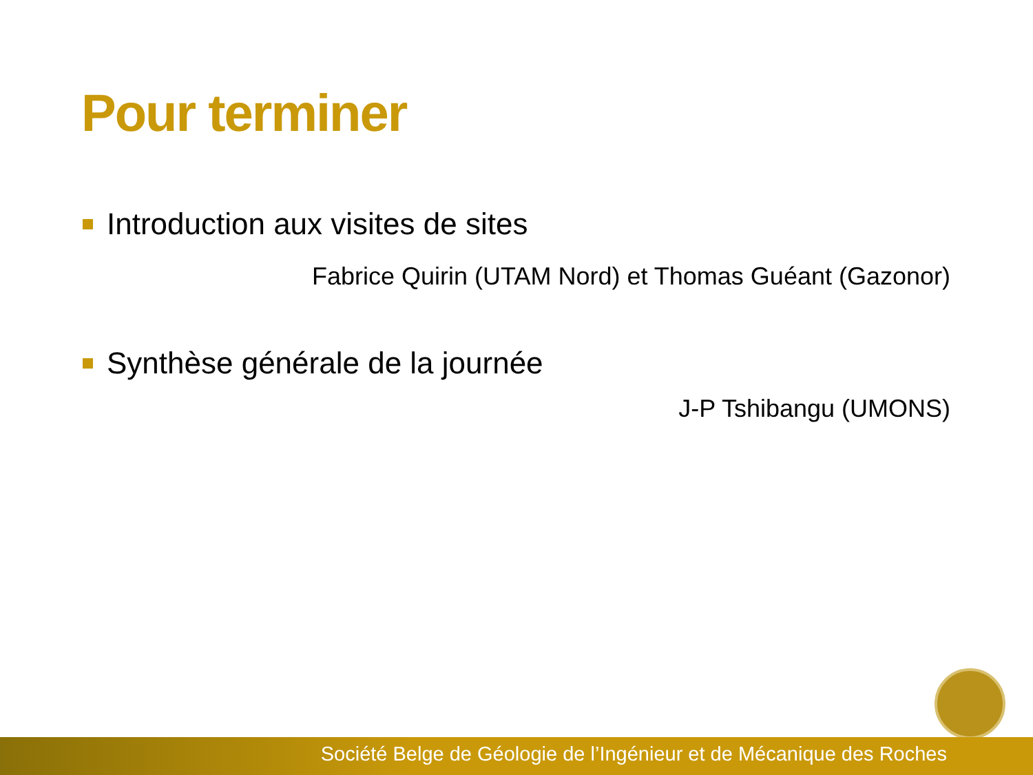Pour terminer
Introduction aux visites de sites
Fabrice Quirin (UTAM Nord) et Thomas Guéant (Gazonor)
Synthèse générale de la journée
J-P Tshibangu (UMONS)
Société Belge de Géologie de l’Ingénieur et de Mécanique des Roches